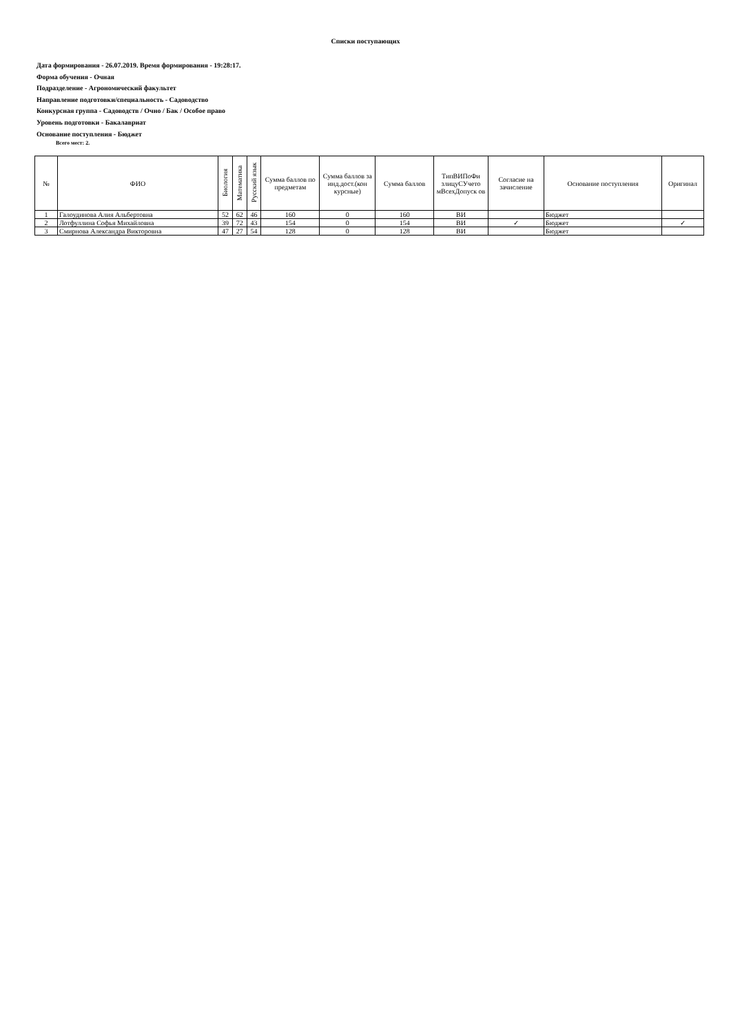Списки поступающих
Дата формирования - 26.07.2019. Время формирования - 19:28:17.
Форма обучения - Очная
Подразделение - Агрономический факультет
Направление подготовки/специальность - Садоводство
Конкурсная группа - Садоводств / Очно / Бак / Особое право
Уровень подготовки - Бакалавриат
Основание поступления - Бюджет
Всего мест: 2.
| № | ФИО | Биология | Математика | Русский язык | Сумма баллов по предметам | Сумма баллов за инд.дост.(кон курсные) | Сумма баллов | ТипВИПоФи злицуСУчето мВсехДопуск ов | Согласие на зачисление | Основание поступления | Оригинал |
| --- | --- | --- | --- | --- | --- | --- | --- | --- | --- | --- | --- |
| 1 | Галоудинова Алия Альбертовна | 52 | 62 | 46 | 160 | 0 | 160 | ВИ | | Бюджет | |
| 2 | Лотфуллина Софья Михайловна | 39 | 72 | 43 | 154 | 0 | 154 | ВИ | ✓ | Бюджет | ✓ |
| 3 | Смирнова Александра Викторовна | 47 | 27 | 54 | 128 | 0 | 128 | ВИ | | Бюджет | |